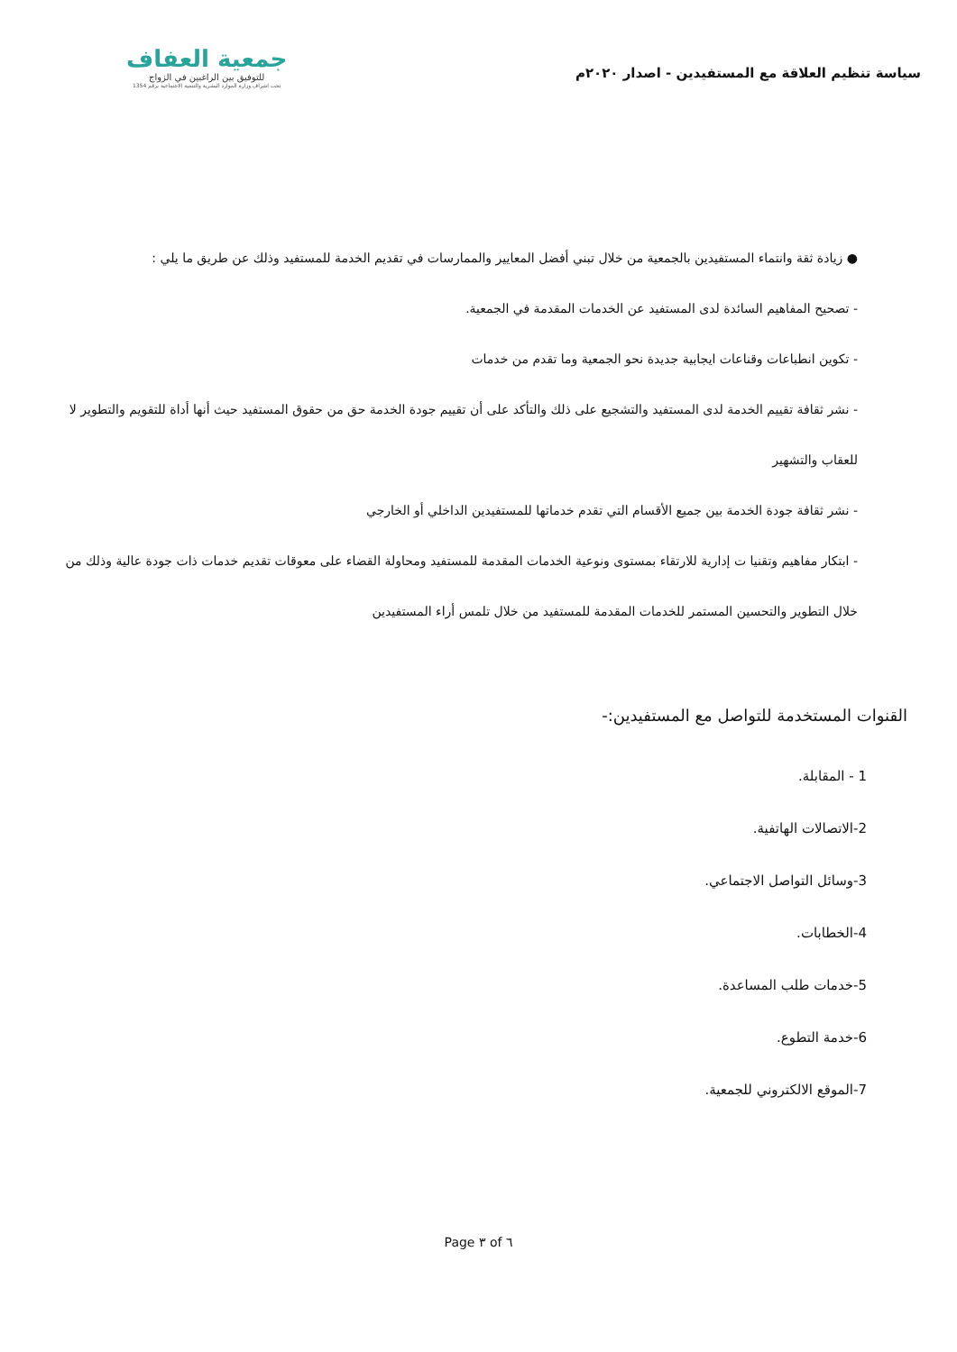سياسة تنظيم العلاقة مع المستفيدين - اصدار ٢٠٢٠م
جمعية العفاف
للتوفيق بين الراغبين في الزواج
تحت اشراف وزارة الموارد البشرية والتنمية الاجتماعية برقم 1354
● زيادة ثقة وانتماء المستفيدين بالجمعية من خلال تبني أفضل المعايير والممارسات في تقديم الخدمة للمستفيد وذلك عن طريق ما يلي :
- تصحيح المفاهيم السائدة لدى المستفيد عن الخدمات المقدمة في الجمعية.
- تكوين انطباعات وقناعات ايجابية جديدة نحو الجمعية وما تقدم من خدمات
- نشر ثقافة تقييم الخدمة لدى المستفيد والتشجيع على ذلك والتأكد على أن تقييم جودة الخدمة حق من حقوق المستفيد حيث أنها أداة للتقويم والتطوير لا للعقاب والتشهير
- نشر ثقافة جودة الخدمة بين جميع الأقسام التي تقدم خدماتها للمستفيدين الداخلي أو الخارجي
- ابتكار مفاهيم وتقنيا ت إدارية للارتقاء بمستوى ونوعية الخدمات المقدمة للمستفيد ومحاولة القضاء على معوقات تقديم خدمات ذات جودة عالية وذلك من خلال التطوير والتحسين المستمر للخدمات المقدمة للمستفيد من خلال تلمس أراء المستفيدين
القنوات المستخدمة للتواصل مع المستفيدين:-
1 - المقابلة.
2-الاتصالات الهاتفية.
3-وسائل التواصل الاجتماعي.
4-الخطابات.
5-خدمات طلب المساعدة.
6-خدمة التطوع.
7-الموقع الالكتروني للجمعية.
Page ٣ of ٦